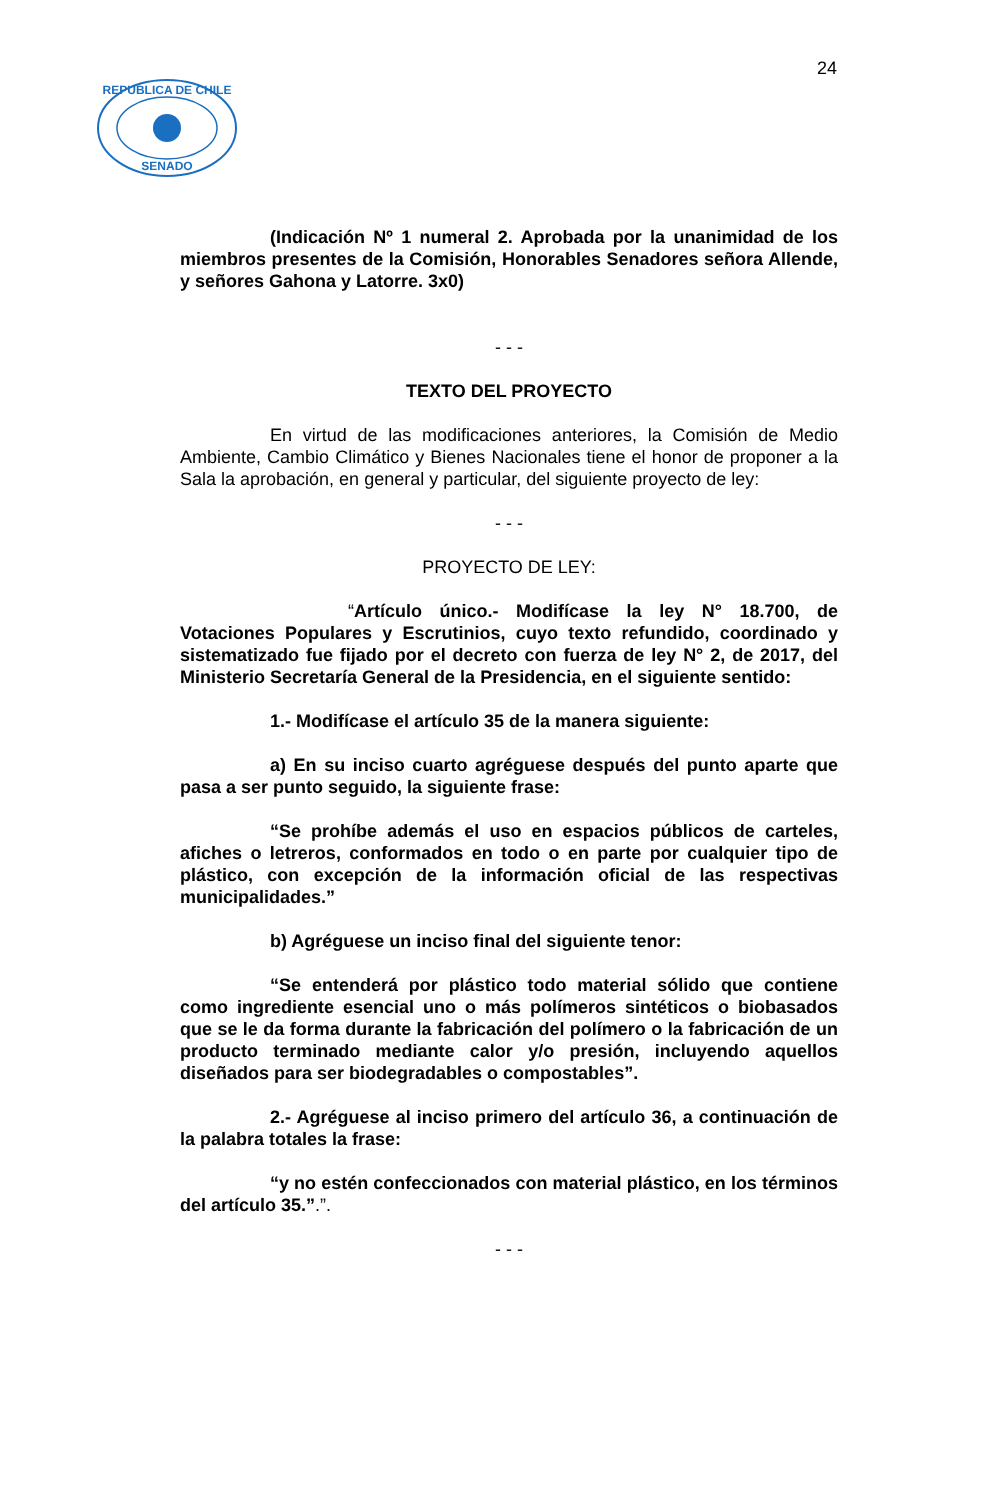24
SENADO
REPUBLICA DE CHILE
(Indicación Nº 1 numeral 2. Aprobada por la unanimidad de los miembros presentes de la Comisión, Honorables Senadores señora Allende, y señores Gahona y Latorre. 3x0)
- - -
TEXTO DEL PROYECTO
En virtud de las modificaciones anteriores, la Comisión de Medio Ambiente, Cambio Climático y Bienes Nacionales tiene el honor de proponer a la Sala la aprobación, en general y particular, del siguiente proyecto de ley:
- - -
PROYECTO DE LEY:
“Artículo único.- Modifícase la ley N° 18.700, de Votaciones Populares y Escrutinios, cuyo texto refundido, coordinado y sistematizado fue fijado por el decreto con fuerza de ley N° 2, de 2017, del Ministerio Secretaría General de la Presidencia, en el siguiente sentido:
1.- Modifícase el artículo 35 de la manera siguiente:
a) En su inciso cuarto agréguese después del punto aparte que pasa a ser punto seguido, la siguiente frase:
“Se prohíbe además el uso en espacios públicos de carteles, afiches o letreros, conformados en todo o en parte por cualquier tipo de plástico, con excepción de la información oficial de las respectivas municipalidades.”
b) Agréguese un inciso final del siguiente tenor:
“Se entenderá por plástico todo material sólido que contiene como ingrediente esencial uno o más polímeros sintéticos o biobasados que se le da forma durante la fabricación del polímero o la fabricación de un producto terminado mediante calor y/o presión, incluyendo aquellos diseñados para ser biodegradables o compostables”.
2.- Agréguese al inciso primero del artículo 36, a continuación de la palabra totales la frase:
“y no estén confeccionados con material plástico, en los términos del artículo 35.”.”.
- - -